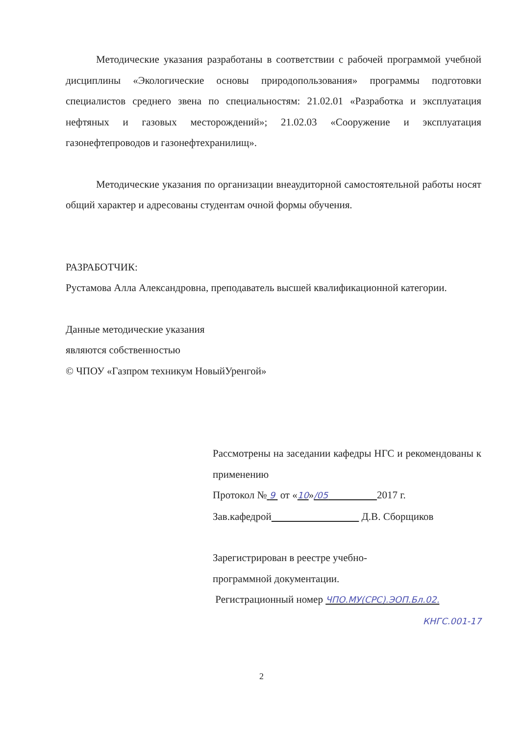Методические указания разработаны в соответствии с рабочей программой учебной дисциплины «Экологические основы природопользования» программы подготовки специалистов среднего звена по специальностям: 21.02.01 «Разработка и эксплуатация нефтяных и газовых месторождений»; 21.02.03 «Сооружение и эксплуатация газонефтепроводов и газонефтехранилищ».
Методические указания по организации внеаудиторной самостоятельной работы носят общий характер и адресованы студентам очной формы обучения.
РАЗРАБОТЧИК:
Рустамова Алла Александровна, преподаватель высшей квалификационной категории.
Данные методические указания
являются собственностью
© ЧПОУ «Газпром техникум НовыйУренгой»
Рассмотрены на заседании кафедры НГС и рекомендованы к применению
Протокол № 9 от «10»/05 2017 г.
Зав.кафедрой Д.В. Сборщиков
Зарегистрирован в реестре учебно-
программной документации.
Регистрационный номер ЧПО.МУ(СРС).ЭОП.Бл.02.
КНГС.001-17
2